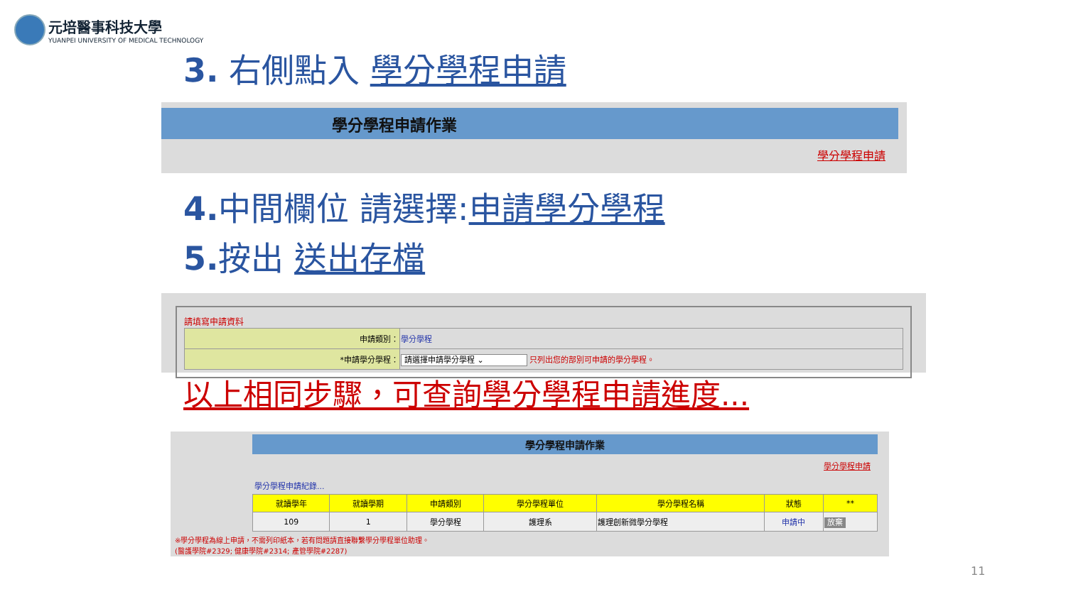元培醫事科技大學
YUANPEI UNIVERSITY OF MEDICAL TECHNOLOGY
3. 右側點入 學分學程申請
學分學程申請作業
學分學程申請
4. 中間欄位 請選擇:申請學分學程
5. 按出 送出存檔
請填寫申請資料
| 申請類別： | 學分學程 |
| *申請學分學程： | 請選擇申請學分學程 ⌄ 只列出您的部別可申請的學分學程。 |
以上相同步驟，可查詢學分學程申請進度...
學分學程申請作業
學分學程申請
學分學程申請紀錄...
| 就讀學年 | 就讀學期 | 申請類別 | 學分學程單位 | 學分學程名稱 | 狀態 | ** |
| --- | --- | --- | --- | --- | --- | --- |
| 109 | 1 | 學分學程 | 護理系 | 護理創新微學分學程 | 申請中 | 放棄 |
※學分學程為線上申請，不需列印紙本，若有問題請直接聯繫學分學程單位助理。
(醫護學院#2329; 健康學院#2314; 產管學院#2287)
11